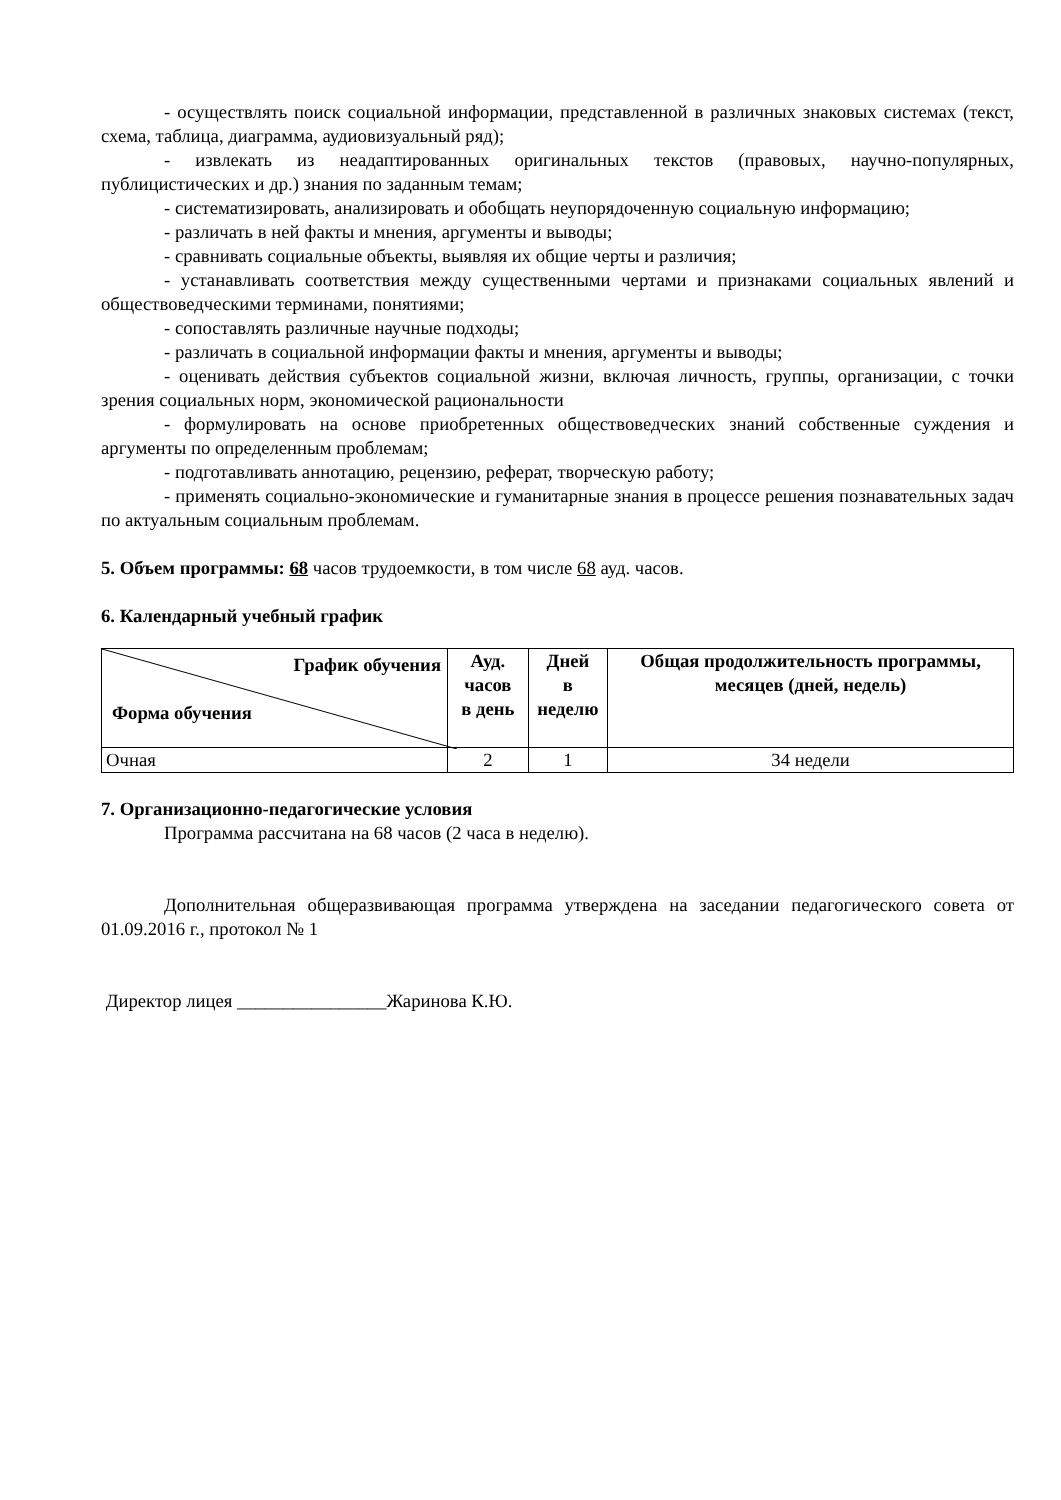- осуществлять поиск социальной информации, представленной в различных знаковых системах (текст, схема, таблица, диаграмма, аудиовизуальный ряд);
- извлекать из неадаптированных оригинальных текстов (правовых, научно-популярных, публицистических и др.) знания по заданным темам;
- систематизировать, анализировать и обобщать неупорядоченную социальную информацию;
- различать в ней факты и мнения, аргументы и выводы;
- сравнивать социальные объекты, выявляя их общие черты и различия;
- устанавливать соответствия между существенными чертами и признаками социальных явлений и обществоведческими терминами, понятиями;
- сопоставлять различные научные подходы;
- различать в социальной информации факты и мнения, аргументы и выводы;
- оценивать действия субъектов социальной жизни, включая личность, группы, организации, с точки зрения социальных норм, экономической рациональности
- формулировать на основе приобретенных обществоведческих знаний собственные суждения и аргументы по определенным проблемам;
- подготавливать аннотацию, рецензию, реферат, творческую работу;
- применять социально-экономические и гуманитарные знания в процессе решения познавательных задач по актуальным социальным проблемам.
5. Объем программы: 68 часов трудоемкости, в том числе 68 ауд. часов.
6. Календарный учебный график
| График обучения Форма обучения | Ауд. часов в день | Дней в неделю | Общая продолжительность программы, месяцев (дней, недель) |
| --- | --- | --- | --- |
| Очная | 2 | 1 | 34 недели |
7. Организационно-педагогические условия
Программа рассчитана на 68 часов (2 часа в неделю).
Дополнительная общеразвивающая программа утверждена на заседании педагогического совета от 01.09.2016 г., протокол № 1
Директор лицея ________________Жаринова К.Ю.